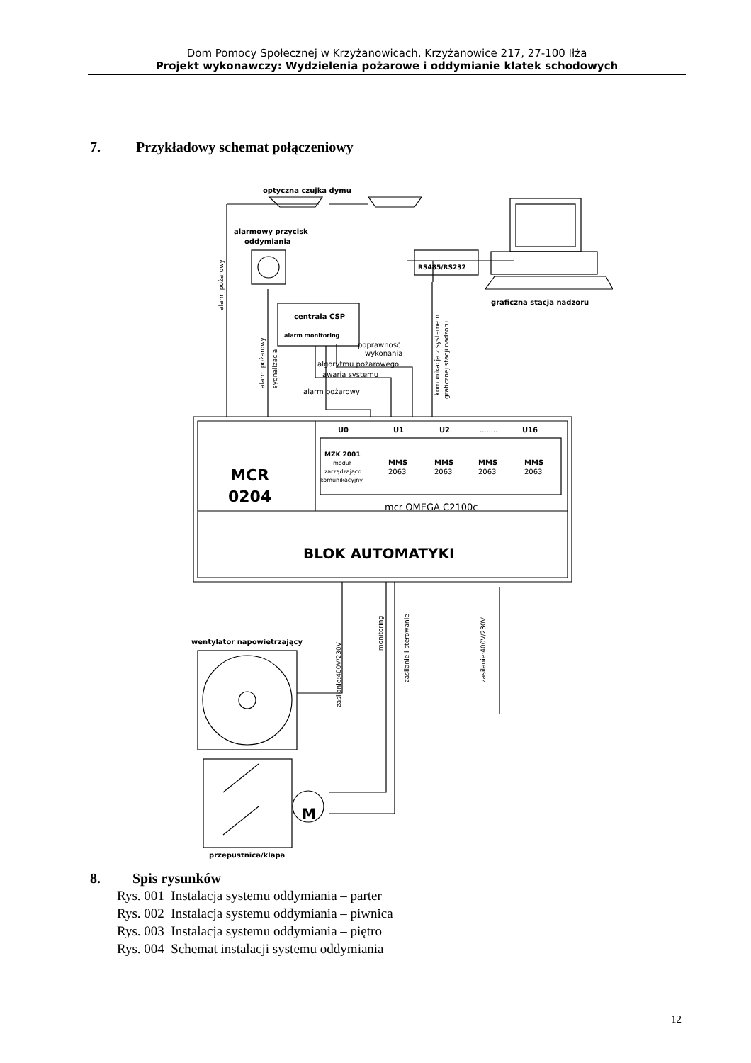Dom Pomocy Społecznej w Krzyżanowicach, Krzyżanowice 217, 27-100 Iłża
Projekt wykonawczy: Wydzielenia pożarowe i oddymianie klatek schodowych
7. Przykładowy schemat połączeniowy
optyczna czujka dymu
alarmowy przycisk
oddymiania
RS485/RS232
graficzna stacja nadzoru
centrala CSP
alarm monitoring
poprawność
wykonania
algorytmu pożarowego
awaria systemu
alarm pożarowy
MCR
0204
U0
U1
U2
........
U16
MZK 2001
moduł
zarządzająco
komunikacyjny
MMS
2063
MMS
2063
MMS
2063
MMS
2063
mcr OMEGA C2100c
BLOK AUTOMATYKI
wentylator napowietrzający
przepustnica/klapa
M
alarm pożarowy
alarm pożarowy
sygnalizacja
komunikacja z systemem
graficznej stacji nadzoru
zasilanie:400V/230V
monitoring
zasilanie i sterowanie
zasilanie:400V/230V
8. Spis rysunków
Rys. 001 Instalacja systemu oddymiania – parter
Rys. 002 Instalacja systemu oddymiania – piwnica
Rys. 003 Instalacja systemu oddymiania – piętro
Rys. 004 Schemat instalacji systemu oddymiania
12